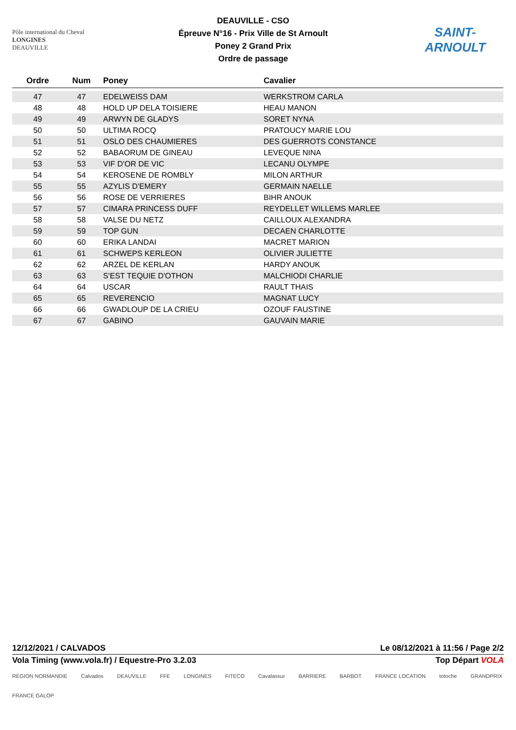Pôle international du Cheval
LONGINES
DEAUVILLE
DEAUVILLE - CSO
Épreuve N°16 - Prix Ville de St Arnoult
Poney 2 Grand Prix
Ordre de passage
SAINT-ARNOULT
| Ordre | Num | Poney | Cavalier |
| --- | --- | --- | --- |
| 47 | 47 | EDELWEISS DAM | WERKSTROM CARLA |
| 48 | 48 | HOLD UP DELA TOISIERE | HEAU MANON |
| 49 | 49 | ARWYN DE GLADYS | SORET NYNA |
| 50 | 50 | ULTIMA ROCQ | PRATOUCY MARIE LOU |
| 51 | 51 | OSLO DES CHAUMIERES | DES GUERROTS CONSTANCE |
| 52 | 52 | BABAORUM DE GINEAU | LEVEQUE NINA |
| 53 | 53 | VIF D'OR DE VIC | LECANU OLYMPE |
| 54 | 54 | KEROSENE DE ROMBLY | MILON ARTHUR |
| 55 | 55 | AZYLIS D'EMERY | GERMAIN NAELLE |
| 56 | 56 | ROSE DE VERRIERES | BIHR ANOUK |
| 57 | 57 | CIMARA PRINCESS DUFF | REYDELLET WILLEMS MARLEE |
| 58 | 58 | VALSE DU NETZ | CAILLOUX ALEXANDRA |
| 59 | 59 | TOP GUN | DECAEN CHARLOTTE |
| 60 | 60 | ERIKA LANDAI | MACRET MARION |
| 61 | 61 | SCHWEPS KERLEON | OLIVIER JULIETTE |
| 62 | 62 | ARZEL DE KERLAN | HARDY ANOUK |
| 63 | 63 | S'EST TEQUIE D'OTHON | MALCHIODI CHARLIE |
| 64 | 64 | USCAR | RAULT THAIS |
| 65 | 65 | REVERENCIO | MAGNAT LUCY |
| 66 | 66 | GWADLOUP DE LA CRIEU | OZOUF FAUSTINE |
| 67 | 67 | GABINO | GAUVAIN MARIE |
12/12/2021 / CALVADOS Le 08/12/2021 à 11:56 / Page 2/2
Vola Timing (www.vola.fr) / Equestre-Pro 3.2.03 Top Départ VOLA
RÉGION NORMANDIE Calvados DEAUVILLE FFE LONGINES FITECO Cavalassur BARRIERE BARBOT FRANCE LOCATION totoche GRANDPRIX FRANCE GALOP